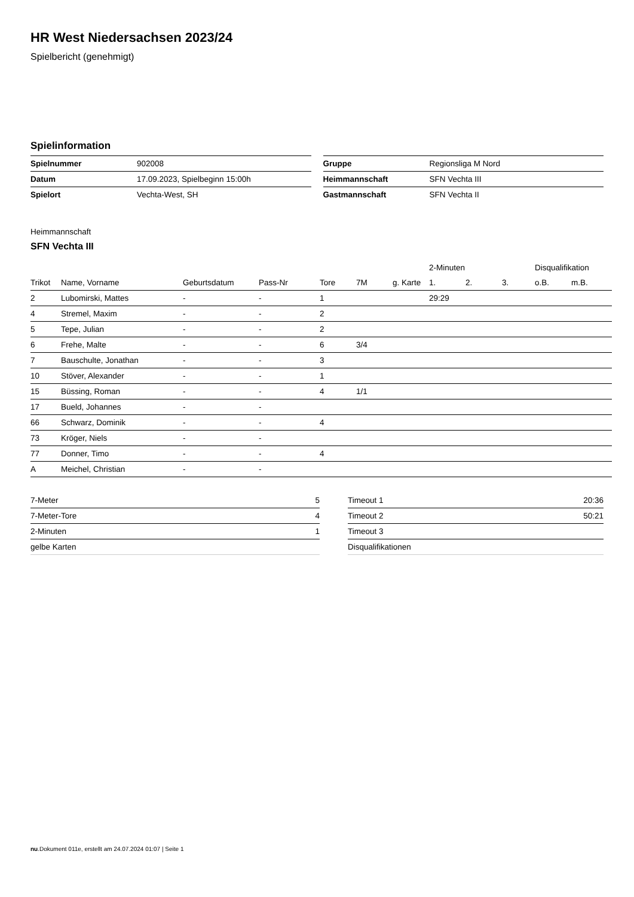HR West Niedersachsen 2023/24
Spielbericht (genehmigt)
Spielinformation
| Spielnummer | 902008 |
| Datum | 17.09.2023, Spielbeginn 15:00h |
| Spielort | Vechta-West, SH |
| Gruppe | Regionsliga M Nord |
| Heimmannschaft | SFN Vechta III |
| Gastmannschaft | SFN Vechta II |
Heimmannschaft
SFN Vechta III
| | | | | | | | 2-Minuten | | | Disqualifikation | |
| --- | --- | --- | --- | --- | --- | --- | --- | --- | --- | --- | --- |
| Trikot | Name, Vorname | Geburtsdatum | Pass-Nr | Tore | 7M | g. Karte | 1. | 2. | 3. | o.B. | m.B. |
| 2 | Lubomirski, Mattes | - | - | 1 | | | 29:29 | | | | |
| 4 | Stremel, Maxim | - | - | 2 | | | | | | | |
| 5 | Tepe, Julian | - | - | 2 | | | | | | | |
| 6 | Frehe, Malte | - | - | 6 | 3/4 | | | | | | |
| 7 | Bauschulte, Jonathan | - | - | 3 | | | | | | | |
| 10 | Stöver, Alexander | - | - | 1 | | | | | | | |
| 15 | Büssing, Roman | - | - | 4 | 1/1 | | | | | | |
| 17 | Bueld, Johannes | - | - | | | | | | | | |
| 66 | Schwarz, Dominik | - | - | 4 | | | | | | | |
| 73 | Kröger, Niels | - | - | | | | | | | | |
| 77 | Donner, Timo | - | - | 4 | | | | | | | |
| A | Meichel, Christian | - | - | | | | | | | | |
| 7-Meter | 5 |
| 7-Meter-Tore | 4 |
| 2-Minuten | 1 |
| gelbe Karten | |
| Timeout 1 | 20:36 |
| Timeout 2 | 50:21 |
| Timeout 3 | |
| Disqualifikationen | |
nu.Dokument 011e, erstellt am 24.07.2024 01:07 | Seite 1